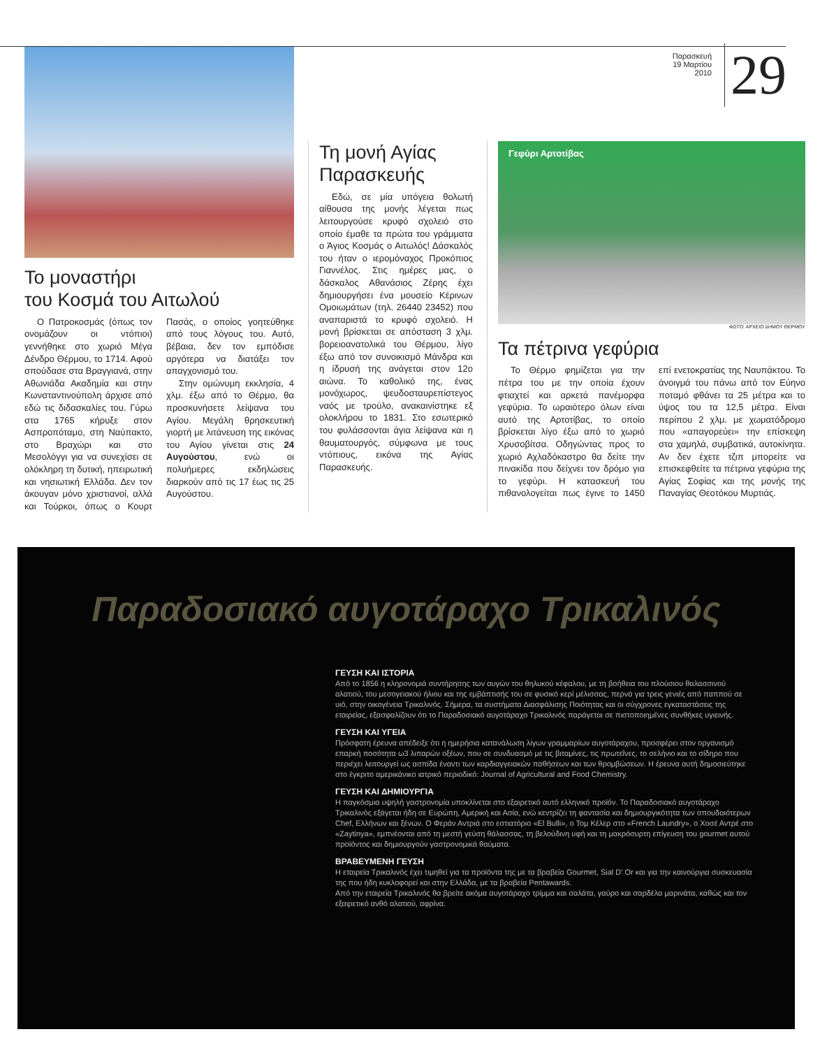Παρασκευή
19 Μαρτίου
2010
29
Το μοναστήρι
του Κοσμά του Αιτωλού
Ο Πατροκοσμάς (όπως τον ονομάζουν οι ντόπιοι) γεννήθηκε στο χωριό Μέγα Δένδρο Θέρμου, το 1714. Αφού σπούδασε στα Βραγγιανά, στην Αθωνιάδα Ακαδημία και στην Κωνσταντινούπολη άρχισε από εδώ τις διδασκαλίες του. Γύρω στα 1765 κήρυξε στον Ασπροπόταμο, στη Ναύπακτο, στο Βραχώρι και στο Μεσολόγγι για να συνεχίσει σε ολόκληρη τη δυτική, ηπειρωτική και νησιωτική Ελλάδα. Δεν τον άκουγαν μόνο χριστιανοί, αλλά και Τούρκοι, όπως ο Κουρτ Πασάς, ο οποίος γοητεύθηκε από τους λόγους του. Αυτό, βέβαια, δεν τον εμπόδισε αργότερα να διατάξει τον απαγχονισμό του.
Στην ομώνυμη εκκλησία, 4 χλμ. έξω από το Θέρμο, θα προσκυνήσετε λείψανα του Αγίου. Μεγάλη θρησκευτική γιορτή με λιτάνευση της εικόνας του Αγίου γίνεται στις 24 Αυγούστου, ενώ οι πολυήμερες εκδηλώσεις διαρκούν από τις 17 έως τις 25 Αυγούστου.
Τη μονή Αγίας Παρασκευής
Εδώ, σε μία υπόγεια θολωτή αίθουσα της μονής λέγεται πως λειτουργούσε κρυφό σχολειό στο οποίο έμαθε τα πρώτα του γράμματα ο Άγιος Κοσμάς ο Αιτωλός! Δάσκαλός του ήταν ο ιερομόναχος Προκόπιος Γιαννέλος. Στις ημέρες μας, ο δάσκαλος Αθανάσιος Ζέρης έχει δημιουργήσει ένα μουσείο Κέρινων Ομοιωμάτων (τηλ. 26440 23452) που αναπαριστά το κρυφό σχολειό. Η μονή βρίσκεται σε απόσταση 3 χλμ. βορειοανατολικά του Θέρμου, λίγο έξω από τον συνοικισμό Μάνδρα και η ίδρυσή της ανάγεται στον 12ο αιώνα. Το καθολικό της, ένας μονόχωρος, ψευδοσταυρεπίστεγος ναός με τρούλο, ανακαινίστηκε εξ ολοκλήρου το 1831. Στο εσωτερικό του φυλάσσονται άγια λείψανα και η θαυματουργός, σύμφωνα με τους ντόπιους, εικόνα της Αγίας Παρασκευής.
Γεφύρι Αρτοτίβας
ΦΩΤΟ: ΑΡΧΕΙΟ ΔΗΜΟΥ ΘΕΡΜΟΥ
Τα πέτρινα γεφύρια
Το Θέρμο φημίζεται για την πέτρα του με την οποία έχουν φτιαχτεί και αρκετά πανέμορφα γεφύρια. Το ωραιότερο όλων είναι αυτό της Αρτοτίβας, το οποίο βρίσκεται λίγο έξω από το χωριό Χρυσοβίτσα. Οδηγώντας προς το χωριό Αχλαδόκαστρο θα δείτε την πινακίδα που δείχνει τον δρόμο για το γεφύρι. Η κατασκευή του πιθανολογείται πως έγινε το 1450 επί ενετοκρατίας της Ναυπάκτου. Το άνοιγμά του πάνω από τον Εύηνο ποταμό φθάνει τα 25 μέτρα και το ύψος του τα 12,5 μέτρα. Είναι περίπου 2 χλμ. με χωματόδρομο που «απαγορεύει» την επίσκεψη στα χαμηλά, συμβατικά, αυτοκίνητα. Αν δεν έχετε τζιπ μπορείτε να επισκεφθείτε τα πέτρινα γεφύρια της Αγίας Σοφίας και της μονής της Παναγίας Θεοτόκου Μυρτιάς.
Παραδοσιακό αυγοτάραχο Τρικαλινός
ΓΕΥΣΗ ΚΑΙ ΙΣΤΟΡΙΑ
Από το 1856 η κληρονομιά συντήρησης των αυγών του θηλυκού κέφαλου, με τη βοήθεια του πλούσιου θαλασσινού αλατιού, του μεσογειακού ήλιου και της εμβάπτισής του σε φυσικό κερί μέλισσας, περνά για τρεις γενιές από παππού σε υιό, στην οικογένεια Τρικαλινός. Σήμερα, τα συστήματα Διασφάλισης Ποιότητας και οι σύγχρονες εγκαταστάσεις της εταιρείας, εξασφαλίζουν ότι το Παραδοσιακό αυγοτάραχο Τρικαλινός παράγεται σε πιστοποιημένες συνθήκες υγιεινής.
ΓΕΥΣΗ ΚΑΙ ΥΓΕΙΑ
Πρόσφατη έρευνα απέδειξε ότι η ημερήσια κατανάλωση λίγων γραμμαρίων αυγοτάραχου, προσφέρει στον οργανισμό επαρκή ποσότητα ω3 λιπαρών οξέων, που σε συνδυασμό με τις βιταμίνες, τις πρωτεΐνες, το σελήνιο και το σίδηρο που περιέχει λειτουργεί ως ασπίδα έναντι των καρδιαγγειακών παθήσεων και των θρομβώσεων. Η έρευνα αυτή δημοσιεύτηκε στο έγκριτο αμερικάνικο ιατρικό περιοδικό: Journal of Agricultural and Food Chemistry.
ΓΕΥΣΗ ΚΑΙ ΔΗΜΙΟΥΡΓΙΑ
Η παγκόσμια υψηλή γαστρονομία υποκλίνεται στο εξαιρετικό αυτό ελληνικό προϊόν. Το Παραδοσιακό αυγοτάραχο Τρικαλινός εξάγεται ήδη σε Ευρώπη, Αμερική και Ασία, ενώ κεντρίζει τη φαντασία και δημιουργικότητα των σπουδαιότερων Chef, Ελλήνων και ξένων. Ο Φεράν Αντριά στο εστιατόριο «El Bulli», ο Τομ Κέλερ στο «French Laundry», ο Χοσέ Αντρέ στο «Zaytinya», εμπνέονται από τη μεστή γεύση θάλασσας, τη βελούδινη υφή και τη μακρόσυρτη επίγευση του gourmet αυτού προϊόντος και δημιουργούν γαστρονομικά θαύματα.
ΒΡΑΒΕΥΜΕΝΗ ΓΕΥΣΗ
Η εταιρεία Τρικαλινός έχει τιμηθεί για τα προϊόντα της με τα βραβεία Gourmet, Sial D' Or και για την καινούργια συσκευασία της που ήδη κυκλοφορεί και στην Ελλάδα, με τα βραβεία Pentawards.
Από την εταιρεία Τρικαλινός θα βρείτε ακόμα αυγοτάραχο τρίμμα και σαλάτα, γαύρο και σαρδέλα μαρινάτα, καθώς και τον εξαιρετικό ανθό αλατιού, αφρίνα.